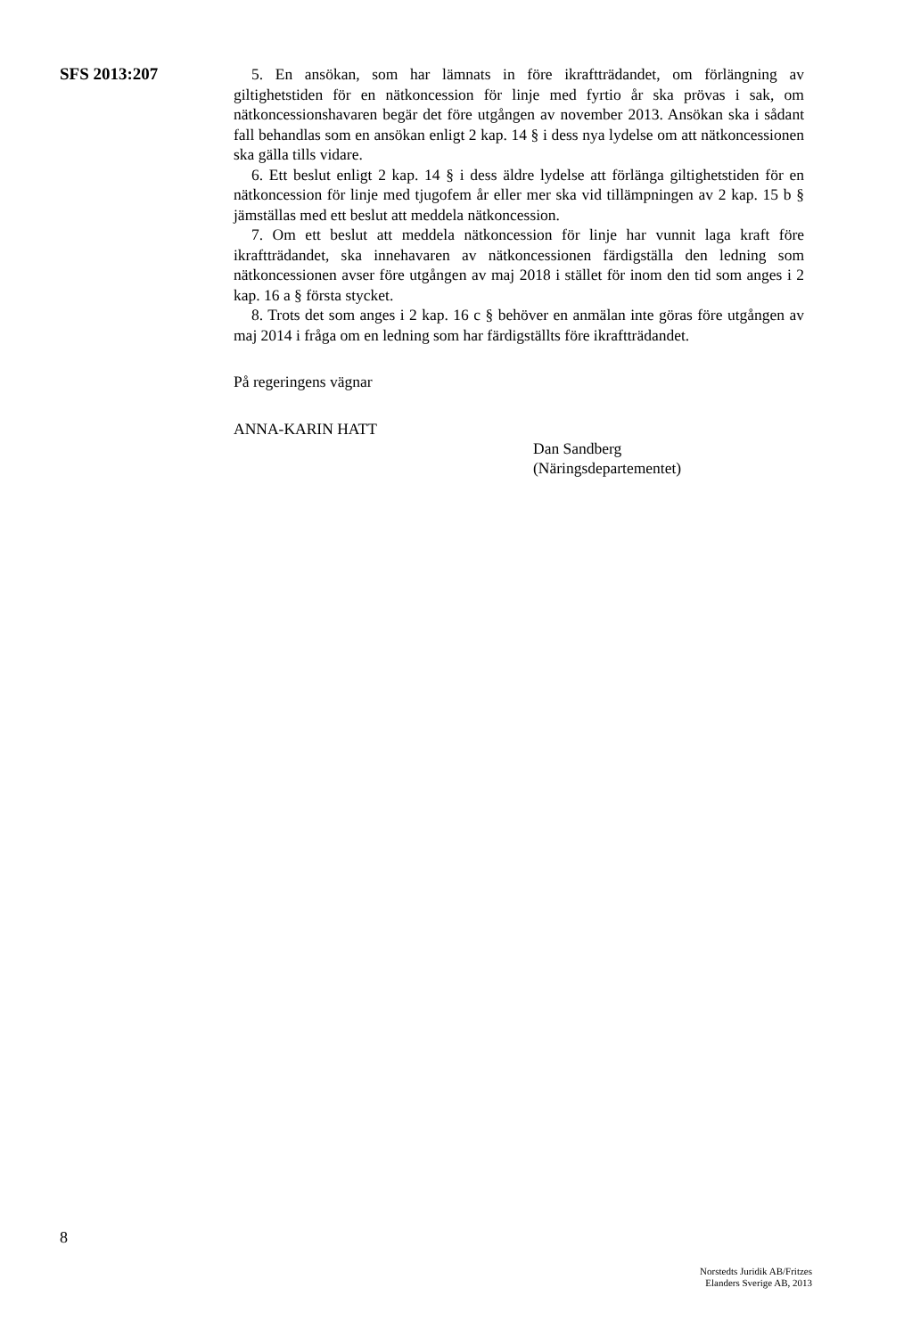SFS 2013:207
5. En ansökan, som har lämnats in före ikraftträdandet, om förlängning av giltighetstiden för en nätkoncession för linje med fyrtio år ska prövas i sak, om nätkoncessionshavaren begär det före utgången av november 2013. Ansökan ska i sådant fall behandlas som en ansökan enligt 2 kap. 14 § i dess nya lydelse om att nätkoncessionen ska gälla tills vidare.
6. Ett beslut enligt 2 kap. 14 § i dess äldre lydelse att förlänga giltighetstiden för en nätkoncession för linje med tjugofem år eller mer ska vid tillämpningen av 2 kap. 15 b § jämställas med ett beslut att meddela nätkoncession.
7. Om ett beslut att meddela nätkoncession för linje har vunnit laga kraft före ikraftträdandet, ska innehavaren av nätkoncessionen färdigställa den ledning som nätkoncessionen avser före utgången av maj 2018 i stället för inom den tid som anges i 2 kap. 16 a § första stycket.
8. Trots det som anges i 2 kap. 16 c § behöver en anmälan inte göras före utgången av maj 2014 i fråga om en ledning som har färdigställts före ikraftträdandet.
På regeringens vägnar
ANNA-KARIN HATT
Dan Sandberg
(Näringsdepartementet)
8
Norstedts Juridik AB/Fritzes
Elanders Sverige AB, 2013